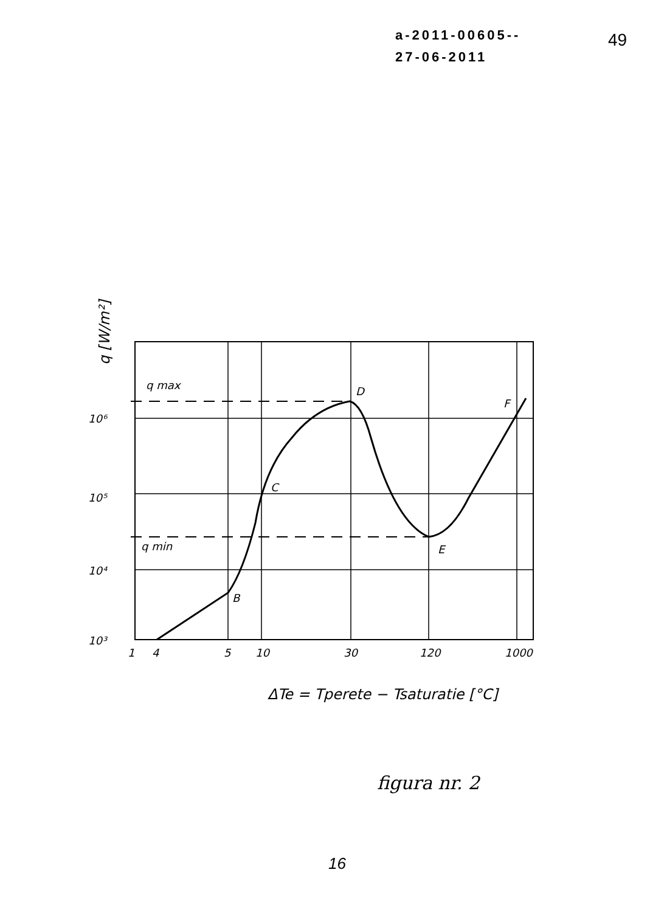a-2011-00605--
27-06-2011
49
q max
q min
D
F
C
E
B
10⁶
10⁵
10⁴
10³
1
4
5
10
30
120
1000
ΔTe = Tperete − Tsaturatie [°C]
q [W/m²]
figura nr. 2
16